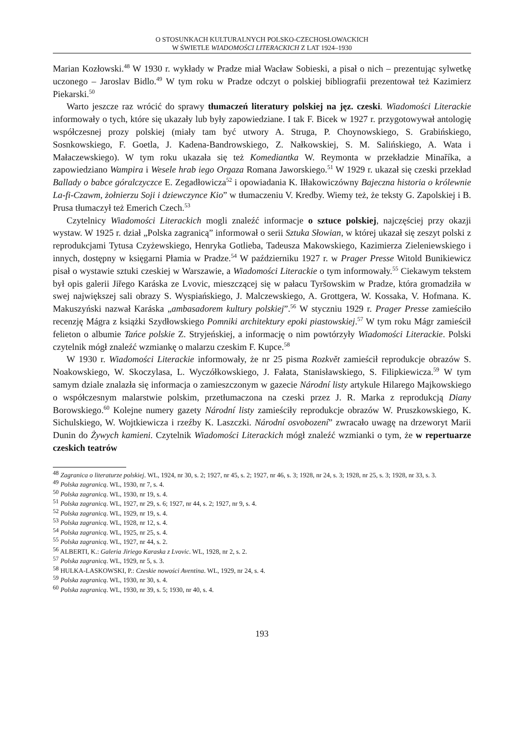O STOSUNKACH KULTURALNYCH POLSKO-CZECHOSŁOWACKICH
W ŚWIETLE WIADOMOŚCI LITERACKICH Z LAT 1924–1930
Marian Kozłowski.<sup>48</sup> W 1930 r. wykłady w Pradze miał Wacław Sobieski, a pisał o nich – prezentując sylwetkę uczonego – Jaroslav Bidlo.<sup>49</sup> W tym roku w Pradze odczyt o polskiej bibliografii prezentował też Kazimierz Piekarski.<sup>50</sup>
Warto jeszcze raz wrócić do sprawy tłumaczeń literatury polskiej na jęz. czeski. Wiadomości Literackie informowały o tych, które się ukazały lub były zapowiedziane. I tak F. Bicek w 1927 r. przygotowywał antologię współczesnej prozy polskiej (miały tam być utwory A. Struga, P. Choynowskiego, S. Grabińskiego, Sosnkowskiego, F. Goetla, J. Kadena-Bandrowskiego, Z. Nałkowskiej, S. M. Salińskiego, A. Wata i Małaczewskiego). W tym roku ukazała się też Komediantka W. Reymonta w przekładzie Minaříka, a zapowiedziano Wampira i Wesele hrab iego Orgaza Romana Jaworskiego.<sup>51</sup> W 1929 r. ukazał się czeski przekład Ballady o babce góralczyczce E. Zegadłowicza<sup>52</sup> i opowiadania K. Iłłakowiczówny Bajeczna historia o królewnie La-fi-Czawm, żołnierzu Soji i dziewczynce Kio” w tłumaczeniu V. Kredby. Wiemy też, że teksty G. Zapolskiej i B. Prusa tłumaczył też Emerich Czech.<sup>53</sup>
Czytelnicy Wiadomości Literackich mogli znaleźć informacje o sztuce polskiej, najczęściej przy okazji wystaw. W 1925 r. dział „Polska zagranicą” informował o serii Sztuka Słowian, w której ukazał się zeszyt polski z reprodukcjami Tytusa Czyżewskiego, Henryka Gotlieba, Tadeusza Makowskiego, Kazimierza Zieleniewskiego i innych, dostępny w księgarni Płamia w Pradze.<sup>54</sup> W październiku 1927 r. w Prager Presse Witold Bunikiewicz pisał o wystawie sztuki czeskiej w Warszawie, a Wiadomości Literackie o tym informowały.<sup>55</sup> Ciekawym tekstem był opis galerii Jiřego Karáska ze Lvovic, mieszczącej się w pałacu Tyršowskim w Pradze, która gromadziła w swej największej sali obrazy S. Wyspiańskiego, J. Malczewskiego, A. Grottgera, W. Kossaka, V. Hofmana. K. Makuszyński nazwał Karáska „ambasadorem kultury polskiej”.<sup>56</sup> W styczniu 1929 r. Prager Presse zamieściło recenzję Mágra z książki Szydłowskiego Pomniki architektury epoki piastowskiej.<sup>57</sup> W tym roku Mágr zamieścił felieton o albumie Tańce polskie Z. Stryjeńskiej, a informację o nim powtórzyły Wiadomości Literackie. Polski czytelnik mógł znaleźć wzmiankę o malarzu czeskim F. Kupce.<sup>58</sup>
W 1930 r. Wiadomości Literackie informowały, że nr 25 pisma Rozkvět zamieścił reprodukcje obrazów S. Noakowskiego, W. Skoczylasa, L. Wyczółkowskiego, J. Fałata, Stanisławskiego, S. Filipkiewicza.<sup>59</sup> W tym samym dziale znalazła się informacja o zamieszczonym w gazecie Národní listy artykule Hilarego Majkowskiego o współczesnym malarstwie polskim, przetłumaczona na czeski przez J. R. Marka z reprodukcją Diany Borowskiego.<sup>60</sup> Kolejne numery gazety Národní listy zamieściły reprodukcje obrazów W. Pruszkowskiego, K. Sichulskiego, W. Wojtkiewicza i rzeźby K. Laszczki. Národní osvobození” zwracało uwagę na drzeworyt Marii Dunin do Żywych kamieni. Czytelnik Wiadomości Literackich mógł znaleźć wzmianki o tym, że w repertuarze czeskich teatrów
<sup>48</sup> Zagranica o literaturze polskiej. WL, 1924, nr 30, s. 2; 1927, nr 45, s. 2; 1927, nr 46, s. 3; 1928, nr 24, s. 3; 1928, nr 25, s. 3; 1928, nr 33, s. 3.
<sup>49</sup> Polska zagranicą. WL, 1930, nr 7, s. 4.
<sup>50</sup> Polska zagranicą. WL, 1930, nr 19, s. 4.
<sup>51</sup> Polska zagranicą. WL, 1927, nr 29, s. 6; 1927, nr 44, s. 2; 1927, nr 9, s. 4.
<sup>52</sup> Polska zagranicą. WL, 1929, nr 19, s. 4.
<sup>53</sup> Polska zagranicą. WL, 1928, nr 12, s. 4.
<sup>54</sup> Polska zagranicą. WL, 1925, nr 25, s. 4.
<sup>55</sup> Polska zagranicą. WL, 1927, nr 44, s. 2.
<sup>56</sup> ALBERTI, K.: Galeria Jiriego Karaska z Lvovic. WL, 1928, nr 2, s. 2.
<sup>57</sup> Polska zagranicą. WL, 1929, nr 5, s. 3.
<sup>58</sup> HULKA-LASKOWSKI, P.: Czeskie nowości Aventina. WL, 1929, nr 24, s. 4.
<sup>59</sup> Polska zagranicą. WL, 1930, nr 30, s. 4.
<sup>60</sup> Polska zagranicą. WL, 1930, nr 39, s. 5; 1930, nr 40, s. 4.
193